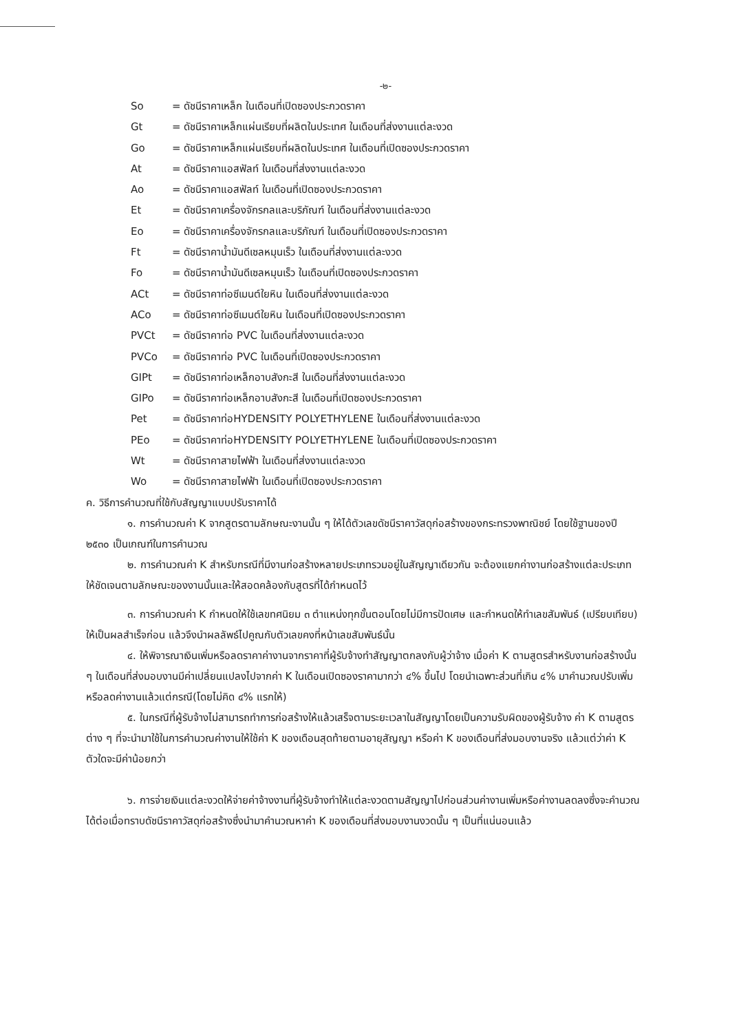-๒-
So = ดัชนีราคาเหล็ก ในเดือนที่เปิดซองประกวดราคา
Gt = ดัชนีราคาเหล็กแผ่นเรียบที่ผลิตในประเทศ ในเดือนที่ส่งงานแต่ละงวด
Go = ดัชนีราคาเหล็กแผ่นเรียบที่ผลิตในประเทศ ในเดือนที่เปิดซองประกวดราคา
At = ดัชนีราคาแอสฟัลท์ ในเดือนที่ส่งงานแต่ละงวด
Ao = ดัชนีราคาแอสฟัลท์ ในเดือนที่เปิดซองประกวดราคา
Et = ดัชนีราคาเครื่องจักรกลและบริภัณฑ์ ในเดือนที่ส่งงานแต่ละงวด
Eo = ดัชนีราคาเครื่องจักรกลและบริภัณฑ์ ในเดือนที่เปิดซองประกวดราคา
Ft = ดัชนีราคาน้ำมันดีเซลหมุนเร็ว ในเดือนที่ส่งงานแต่ละงวด
Fo = ดัชนีราคาน้ำมันดีเซลหมุนเร็ว ในเดือนที่เปิดซองประกวดราคา
ACt = ดัชนีราคาท่อซีเมนต์ใยหิน ในเดือนที่ส่งงานแต่ละงวด
ACo = ดัชนีราคาท่อซีเมนต์ใยหิน ในเดือนที่เปิดซองประกวดราคา
PVCt = ดัชนีราคาท่อ PVC ในเดือนที่ส่งงานแต่ละงวด
PVCo = ดัชนีราคาท่อ PVC ในเดือนที่เปิดซองประกวดราคา
GIPt = ดัชนีราคาท่อเหล็กอาบสังกะสี ในเดือนที่ส่งงานแต่ละงวด
GIPo = ดัชนีราคาท่อเหล็กอาบสังกะสี ในเดือนที่เปิดซองประกวดราคา
Pet = ดัชนีราคาท่อHYDENSITY POLYETHYLENE ในเดือนที่ส่งงานแต่ละงวด
PEo = ดัชนีราคาท่อHYDENSITY POLYETHYLENE ในเดือนที่เปิดซองประกวดราคา
Wt = ดัชนีราคาสายไฟฟ้า ในเดือนที่ส่งงานแต่ละงวด
Wo = ดัชนีราคาสายไฟฟ้า ในเดือนที่เปิดซองประกวดราคา
ค. วิธีการคำนวณที่ใช้กับสัญญาแบบปรับราคาได้
๑. การคำนวณค่า K จากสูตรตามลักษณะงานนั้น ๆ ให้ได้ตัวเลขดัชนีราคาวัสดุก่อสร้างของกระทรวงพาณิชย์ โดยใช้ฐานของปี ๒๕๓๐ เป็นเกณฑ์ในการคำนวณ
๒. การคำนวณค่า K สำหรับกรณีที่มีงานก่อสร้างหลายประเภทรวมอยู่ในสัญญาเดียวกัน จะต้องแยกค่างานก่อสร้างแต่ละประเภทให้ชัดเจนตามลักษณะของงานนั้นและให้สอดคล้องกับสูตรที่ได้กำหนดไว้
๓. การคำนวณค่า K กำหนดให้ใช้เลขทศนิยม ๓ ตำแหน่งทุกขั้นตอนโดยไม่มีการปัดเศษ และกำหนดให้ทำเลขสัมพันธ์ (เปรียบเทียบ) ให้เป็นผลสำเร็จก่อน แล้วจึงนำผลลัพธ์ไปคูณกับตัวเลขคงที่หน้าเลขสัมพันธ์นั้น
๔. ให้พิจารณาเงินเพิ่มหรือลดราคาค่างานจากราคาที่ผู้รับจ้างทำสัญญาตกลงกับผู้ว่าจ้าง เมื่อค่า K ตามสูตรสำหรับงานก่อสร้างนั้น ๆ ในเดือนที่ส่งมอบงานมีค่าเปลี่ยนแปลงไปจากค่า K ในเดือนเปิดซองราคามากว่า ๔% ขึ้นไป โดยนำเฉพาะส่วนที่เกิน ๔% มาคำนวณปรับเพิ่มหรือลดค่างานแล้วแต่กรณี(โดยไม่คิด ๔% แรกให้)
๕. ในกรณีที่ผู้รับจ้างไม่สามารถทำการก่อสร้างให้แล้วเสร็จตามระยะเวลาในสัญญาโดยเป็นความรับผิดของผู้รับจ้าง ค่า K ตามสูตรต่าง ๆ ที่จะนำมาใช้ในการคำนวณค่างานให้ใช้ค่า K ของเดือนสุดท้ายตามอายุสัญญา หรือค่า K ของเดือนที่ส่งมอบงานจริง แล้วแต่ว่าค่า K ตัวใดจะมีค่าน้อยกว่า
๖. การจ่ายเงินแต่ละงวดให้จ่ายค่าจ้างงานที่ผู้รับจ้างทำให้แต่ละงวดตามสัญญาไปก่อนส่วนค่างานเพิ่มหรือค่างานลดลงซึ่งจะคำนวณได้ต่อเมื่อทราบดัชนีราคาวัสดุก่อสร้างซึ่งนำมาคำนวณหาค่า K ของเดือนที่ส่งมอบงานงวดนั้น ๆ เป็นที่แน่นอนแล้ว